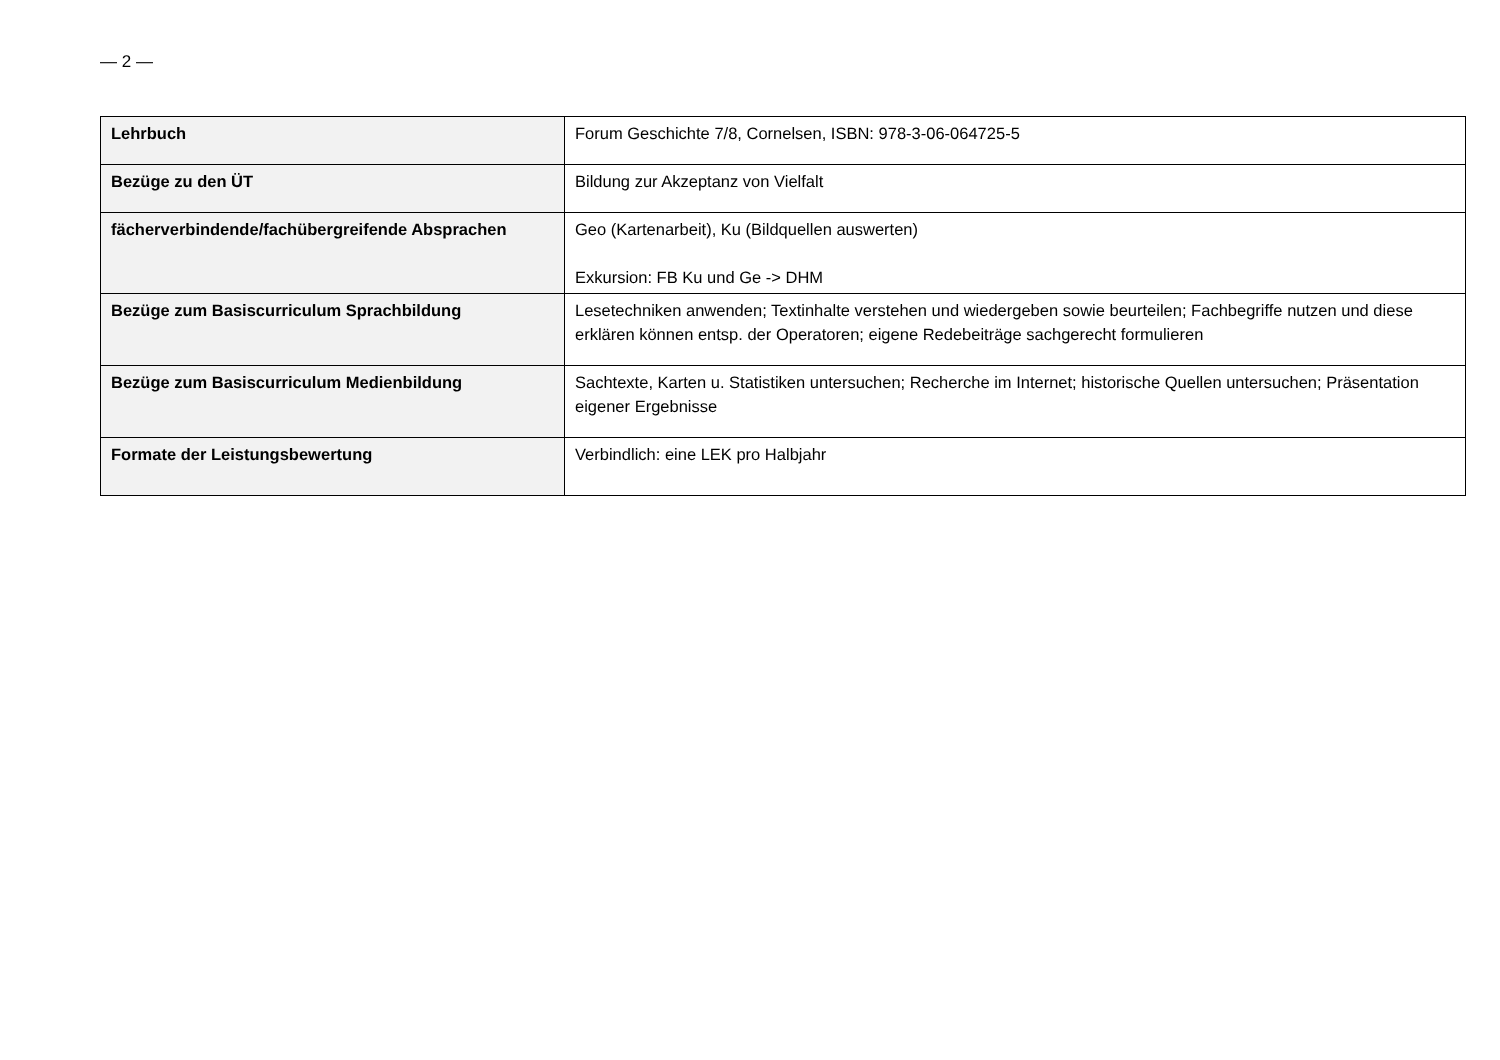— 2 —
| Lehrbuch | Forum Geschichte 7/8, Cornelsen, ISBN: 978-3-06-064725-5 |
| Bezüge zu den ÜT | Bildung zur Akzeptanz von Vielfalt |
| fächerverbindende/fachübergreifende Absprachen | Geo (Kartenarbeit), Ku (Bildquellen auswerten) Exkursion: FB Ku und Ge -> DHM |
| Bezüge zum Basiscurriculum Sprachbildung | Lesetechniken anwenden; Textinhalte verstehen und wiedergeben sowie beurteilen; Fachbegriffe nutzen und diese erklären können entsp. der Operatoren; eigene Redebeiträge sachgerecht formulieren |
| Bezüge zum Basiscurriculum Medienbildung | Sachtexte, Karten u. Statistiken untersuchen; Recherche im Internet; historische Quellen untersuchen; Präsentation eigener Ergebnisse |
| Formate der Leistungsbewertung | Verbindlich: eine LEK pro Halbjahr |